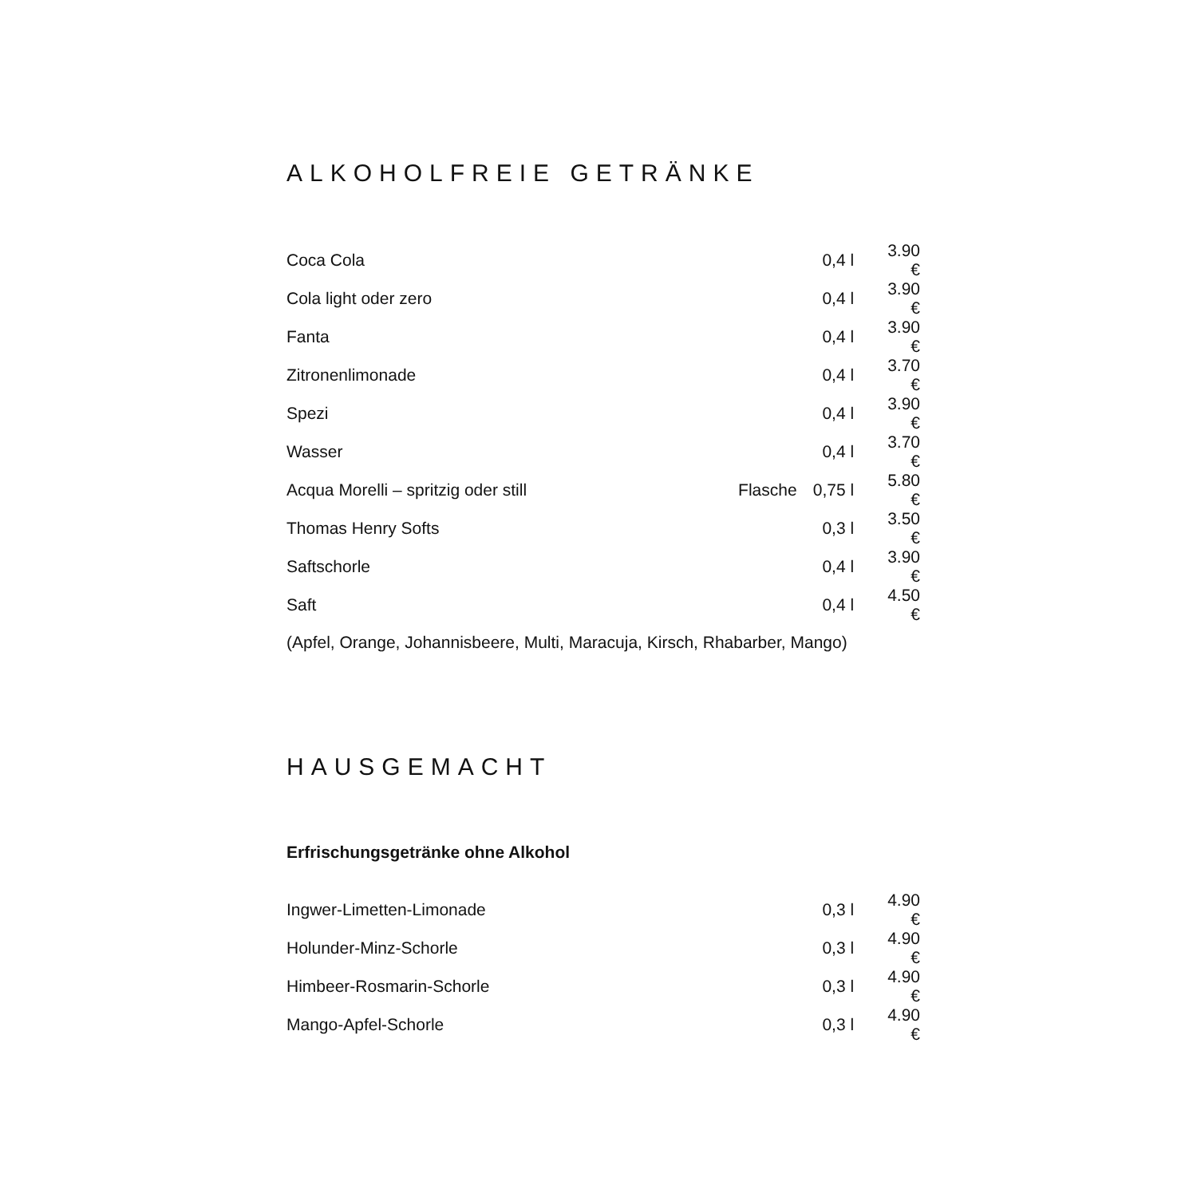ALKOHOLFREIE GETRÄNKE
| Coca Cola | | 0,4 l | 3.90 € |
| Cola light oder zero | | 0,4 l | 3.90 € |
| Fanta | | 0,4 l | 3.90 € |
| Zitronenlimonade | | 0,4 l | 3.70 € |
| Spezi | | 0,4 l | 3.90 € |
| Wasser | | 0,4 l | 3.70 € |
| Acqua Morelli – spritzig oder still | Flasche | 0,75 l | 5.80 € |
| Thomas Henry Softs | | 0,3 l | 3.50 € |
| Saftschorle | | 0,4 l | 3.90 € |
| Saft | | 0,4 l | 4.50 € |
| (Apfel, Orange, Johannisbeere, Multi, Maracuja, Kirsch, Rhabarber, Mango) | | | |
HAUSGEMACHT
Erfrischungsgetränke ohne Alkohol
| Ingwer-Limetten-Limonade | | 0,3 l | 4.90 € |
| Holunder-Minz-Schorle | | 0,3 l | 4.90 € |
| Himbeer-Rosmarin-Schorle | | 0,3 l | 4.90 € |
| Mango-Apfel-Schorle | | 0,3 l | 4.90 € |